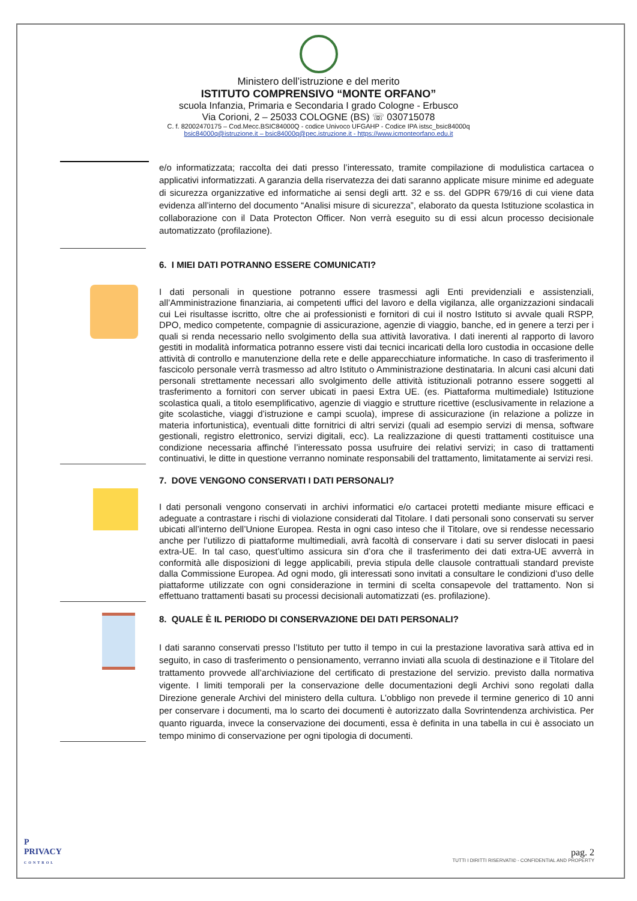Ministero dell’istruzione e del merito
ISTITUTO COMPRENSIVO “MONTE ORFANO”
scuola Infanzia, Primaria e Secondaria I grado Cologne - Erbusco
Via Corioni, 2 – 25033 COLOGNE (BS) ☏ 030715078
C. f. 82002470175 – Cod.Mecc.BSIC84000Q - codice Univoco UFGAHP - Codice IPA istsc_bsic84000q
bsic84000q@istruzione.it – bsic84000q@pec.istruzione.it - https://www.icmonteorfano.edu.it
e/o informatizzata; raccolta dei dati presso l’interessato, tramite compilazione di modulistica cartacea o applicativi informatizzati. A garanzia della riservatezza dei dati saranno applicate misure minime ed adeguate di sicurezza organizzative ed informatiche ai sensi degli artt. 32 e ss. del GDPR 679/16 di cui viene data evidenza all’interno del documento “Analisi misure di sicurezza”, elaborato da questa Istituzione scolastica in collaborazione con il Data Protecton Officer. Non verrà eseguito su di essi alcun processo decisionale automatizzato (profilazione).
6. I MIEI DATI POTRANNO ESSERE COMUNICATI?
I dati personali in questione potranno essere trasmessi agli Enti previdenziali e assistenziali, all’Amministrazione finanziaria, ai competenti uffici del lavoro e della vigilanza, alle organizzazioni sindacali cui Lei risultasse iscritto, oltre che ai professionisti e fornitori di cui il nostro Istituto si avvale quali RSPP, DPO, medico competente, compagnie di assicurazione, agenzie di viaggio, banche, ed in genere a terzi per i quali si renda necessario nello svolgimento della sua attività lavorativa. I dati inerenti al rapporto di lavoro gestiti in modalità informatica potranno essere visti dai tecnici incaricati della loro custodia in occasione delle attività di controllo e manutenzione della rete e delle apparecchiature informatiche. In caso di trasferimento il fascicolo personale verrà trasmesso ad altro Istituto o Amministrazione destinataria. In alcuni casi alcuni dati personali strettamente necessari allo svolgimento delle attività istituzionali potranno essere soggetti al trasferimento a fornitori con server ubicati in paesi Extra UE. (es. Piattaforma multimediale) Istituzione scolastica quali, a titolo esemplificativo, agenzie di viaggio e strutture ricettive (esclusivamente in relazione a gite scolastiche, viaggi d’istruzione e campi scuola), imprese di assicurazione (in relazione a polizze in materia infortunistica), eventuali ditte fornitrici di altri servizi (quali ad esempio servizi di mensa, software gestionali, registro elettronico, servizi digitali, ecc). La realizzazione di questi trattamenti costituisce una condizione necessaria affinché l’interessato possa usufruire dei relativi servizi; in caso di trattamenti continuativi, le ditte in questione verranno nominate responsabili del trattamento, limitatamente ai servizi resi.
7. DOVE VENGONO CONSERVATI I DATI PERSONALI?
I dati personali vengono conservati in archivi informatici e/o cartacei protetti mediante misure efficaci e adeguate a contrastare i rischi di violazione considerati dal Titolare. I dati personali sono conservati su server ubicati all’interno dell’Unione Europea. Resta in ogni caso inteso che il Titolare, ove si rendesse necessario anche per l’utilizzo di piattaforme multimediali, avrà facoltà di conservare i dati su server dislocati in paesi extra-UE. In tal caso, quest’ultimo assicura sin d’ora che il trasferimento dei dati extra-UE avverrà in conformità alle disposizioni di legge applicabili, previa stipula delle clausole contrattuali standard previste dalla Commissione Europea. Ad ogni modo, gli interessati sono invitati a consultare le condizioni d’uso delle piattaforme utilizzate con ogni considerazione in termini di scelta consapevole del trattamento. Non si effettuano trattamenti basati su processi decisionali automatizzati (es. profilazione).
8. QUALE È IL PERIODO DI CONSERVAZIONE DEI DATI PERSONALI?
I dati saranno conservati presso l’Istituto per tutto il tempo in cui la prestazione lavorativa sarà attiva ed in seguito, in caso di trasferimento o pensionamento, verranno inviati alla scuola di destinazione e il Titolare del trattamento provvede all’archiviazione del certificato di prestazione del servizio. previsto dalla normativa vigente. I limiti temporali per la conservazione delle documentazioni degli Archivi sono regolati dalla Direzione generale Archivi del ministero della cultura. L’obbligo non prevede il termine generico di 10 anni per conservare i documenti, ma lo scarto dei documenti è autorizzato dalla Sovrintendenza archivistica. Per quanto riguarda, invece la conservazione dei documenti, essa è definita in una tabella in cui è associato un tempo minimo di conservazione per ogni tipologia di documenti.
P
PRIVACY
CONTROL
pag. 2
TUTTI I DIRITTI RISERVATI© - CONFIDENTIAL AND PROPERTY